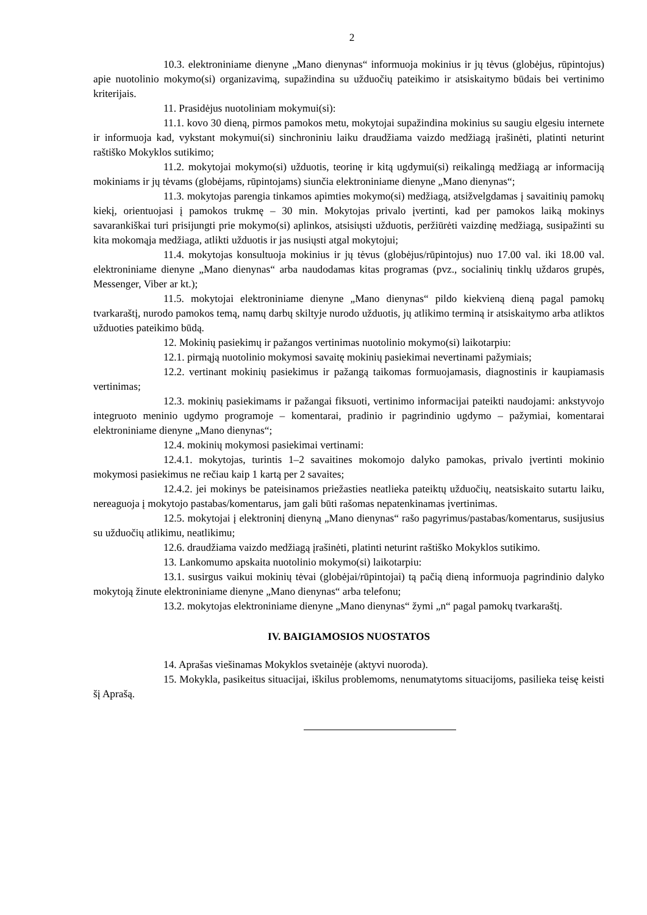2
10.3. elektroniniame dienyne „Mano dienynas“ informuoja mokinius ir jų tėvus (globėjus, rūpintojus) apie nuotolinio mokymo(si) organizavimą, supažindina su užduočių pateikimo ir atsiskaitymo būdais bei vertinimo kriterijais.
11. Prasidėjus nuotoliniam mokymui(si):
11.1. kovo 30 dieną, pirmos pamokos metu, mokytojai supažindina mokinius su saugiu elgesiu internete ir informuoja kad, vykstant mokymui(si) sinchroniniu laiku draudžiama vaizdo medžiagą įrašinėti, platinti neturint raštiško Mokyklos sutikimo;
11.2. mokytojai mokymo(si) užduotis, teorinę ir kitą ugdymui(si) reikalingą medžiagą ar informaciją mokiniams ir jų tėvams (globėjams, rūpintojams) siunčia elektroniniame dienyne „Mano dienynas“;
11.3. mokytojas parengia tinkamos apimties mokymo(si) medžiagą, atsižvelgdamas į savaitinių pamokų kiekį, orientuojasi į pamokos trukmę – 30 min. Mokytojas privalo įvertinti, kad per pamokos laiką mokinys savarankiškai turi prisijungti prie mokymo(si) aplinkos, atsisiųsti užduotis, peržiūrėti vaizdinę medžiagą, susipažinti su kita mokomąja medžiaga, atlikti užduotis ir jas nusiųsti atgal mokytojui;
11.4. mokytojas konsultuoja mokinius ir jų tėvus (globėjus/rūpintojus) nuo 17.00 val. iki 18.00 val. elektroniniame dienyne „Mano dienynas“ arba naudodamas kitas programas (pvz., socialinių tinklų uždaros grupės, Messenger, Viber ar kt.);
11.5. mokytojai elektroniniame dienyne „Mano dienynas“ pildo kiekvieną dieną pagal pamokų tvarkaraštį, nurodo pamokos temą, namų darbų skiltyje nurodo užduotis, jų atlikimo terminą ir atsiskaitymo arba atliktos užduoties pateikimo būdą.
12. Mokinių pasiekimų ir pažangos vertinimas nuotolinio mokymo(si) laikotarpiu:
12.1. pirmąją nuotolinio mokymosi savaitę mokinių pasiekimai nevertinami pažymiais;
12.2. vertinant mokinių pasiekimus ir pažangą taikomas formuojamasis, diagnostinis ir kaupiamasis vertinimas;
12.3. mokinių pasiekimams ir pažangai fiksuoti, vertinimo informacijai pateikti naudojami: ankstyvojo integruoto meninio ugdymo programoje – komentarai, pradinio ir pagrindinio ugdymo – pažymiai, komentarai elektroniniame dienyne „Mano dienynas“;
12.4. mokinių mokymosi pasiekimai vertinami:
12.4.1. mokytojas, turintis 1–2 savaitines mokomojo dalyko pamokas, privalo įvertinti mokinio mokymosi pasiekimus ne rečiau kaip 1 kartą per 2 savaites;
12.4.2. jei mokinys be pateisinamos priežasties neatlieka pateiktų užduočių, neatsiskaito sutartu laiku, nereaguoja į mokytojo pastabas/komentarus, jam gali būti rašomas nepatenkinamas įvertinimas.
12.5. mokytojai į elektroninį dienyną „Mano dienynas“ rašo pagyrimus/pastabas/komentarus, susijusius su užduočių atlikimu, neatlikimu;
12.6. draudžiama vaizdo medžiagą įrašinėti, platinti neturint raštiško Mokyklos sutikimo.
13. Lankomumo apskaita nuotolinio mokymo(si) laikotarpiu:
13.1. susirgus vaikui mokinių tėvai (globėjai/rūpintojai) tą pačią dieną informuoja pagrindinio dalyko mokytoją žinute elektroniniame dienyne „Mano dienynas“ arba telefonu;
13.2. mokytojas elektroniniame dienyne „Mano dienynas“ žymi „n“ pagal pamokų tvarkaraštį.
IV. BAIGIAMOSIOS NUOSTATOS
14. Aprašas viešinamas Mokyklos svetainėje (aktyvi nuoroda).
15. Mokykla, pasikeitus situacijai, iškilus problemoms, nenumatytoms situacijoms, pasilieka teisę keisti šį Aprašą.